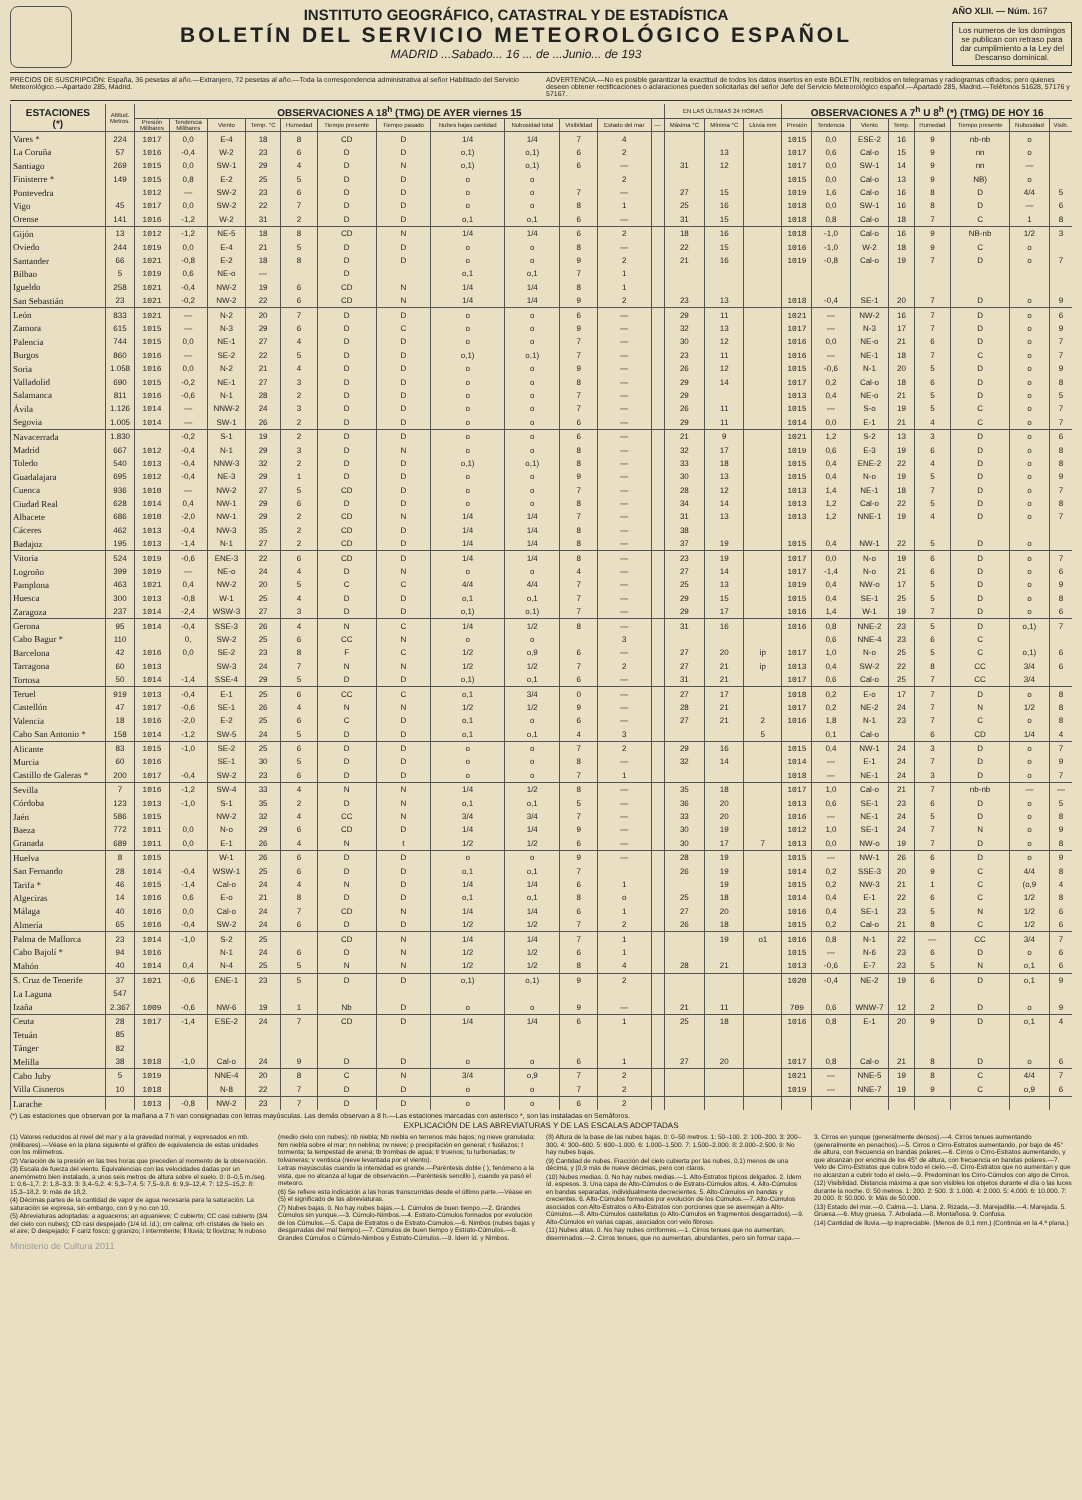INSTITUTO GEOGRÁFICO, CATASTRAL Y DE ESTADÍSTICA
BOLETÍN DEL SERVICIO METEOROLÓGICO ESPAÑOL
MADRID ...Sabado... 16 ... de ...Junio... de 193
AÑO XLII. — Núm. 167
Los numeros de los domingos se publican con retraso para dar cumplimiento a la Ley del Descanso dominical.
PRECIOS DE SUSCRIPCIÓN: España, 36 pesetas al año.—Extranjero, 72 pesetas al año.—Toda la correspondencia administrativa al señor Habilitado del Servicio Meteorológico.—Apartado 285, Madrid.
ADVERTENCIA.—No es posible garantizar la exactitud de todos los datos insertos en este BOLETÍN, recibidos en telegramas y radiogramas cifrados; pero quienes deseen obtener rectificaciones o aclaraciones pueden solicitarlas del señor Jefe del Servicio Meteorológico español.—Apartado 285, Madrid.—Teléfonos 51628, 57176 y 57167.
| ESTACIONES (*) | Altitud. Metros. | OBSERVACIONES A 18<sup>h</sup> (TMG) DE AYER viernes 15 | | | | | | | | | | | | EN LAS ÚLTIMAS 24 HORAS | | | OBSERVACIONES A 7<sup>h</sup> U 8<sup>h</sup> (*) (TMG) DE HOY 16 | | | | | | | |
| --- | --- | --- | --- | --- | --- | --- | --- | --- | --- | --- | --- | --- | --- | --- | --- | --- | --- | --- | --- | --- | --- | --- | --- | --- |
| | | Presión Milibares | Tendencia Milibares | Viento | Temp. °C | Humedad | Tiempo presente | Tiempo pasado | Nubes bajas cantidad | Nubosidad total | Visibilidad | Estado del mar | — | Máxima °C | Mínima °C | Lluvia mm | Presión | Tendencia | Viento | Temp. | Humedad | Tiempo presente | Nubosidad | Visib. |
| Vares * | 224 | 1017 | 0,0 | E-4 | 18 | 8 | CD | D | 1/4 | 1/4 | 7 | 4 | | | | | 1015 | 0,0 | ESE-2 | 16 | 9 | nb-nb | o | |
| La Coruña | 57 | 1016 | -0,4 | W-2 | 23 | 6 | D | D | o,1) | o,1) | 6 | 2 | | | 13 | | 1017 | 0,6 | Cal-o | 15 | 9 | nn | o | |
| Santiago | 269 | 1015 | 0,0 | SW-1 | 29 | 4 | D | N | o,1) | o,1) | 6 | — | | 31 | 12 | | 1017 | 0,0 | SW-1 | 14 | 9 | nn | — | |
| Finisterre * | 149 | 1015 | 0,8 | E-2 | 25 | 5 | D | D | o | o | | 2 | | | | | 1015 | 0,0 | Cal-o | 13 | 9 | NB) | o | |
| Pontevedra | | 1012 | — | SW-2 | 23 | 6 | D | D | o | o | 7 | — | | 27 | 15 | | 1019 | 1,6 | Cal-o | 16 | 8 | D | 4/4 | 5 |
| Vigo | 45 | 1017 | 0,0 | SW-2 | 22 | 7 | D | D | o | o | 8 | 1 | | 25 | 16 | | 1018 | 0,0 | SW-1 | 16 | 8 | D | — | 6 |
| Orense | 141 | 1016 | -1,2 | W-2 | 31 | 2 | D | D | o,1 | o,1 | 6 | — | | 31 | 15 | | 1018 | 0,8 | Cal-o | 18 | 7 | C | 1 | 8 |
| Gijón | 13 | 1012 | -1,2 | NE-5 | 18 | 8 | CD | N | 1/4 | 1/4 | 6 | 2 | | 18 | 16 | | 1018 | -1,0 | Cal-o | 16 | 9 | NB-nb | 1/2 | 3 |
| Oviedo | 244 | 1019 | 0,0 | E-4 | 21 | 5 | D | D | o | o | 8 | — | | 22 | 15 | | 1016 | -1,0 | W-2 | 18 | 9 | C | o | |
| Santander | 66 | 1021 | -0,8 | E-2 | 18 | 8 | D | D | o | o | 9 | 2 | | 21 | 16 | | 1019 | -0,8 | Cal-o | 19 | 7 | D | o | 7 |
| Bilbao | 5 | 1019 | 0,6 | NE-o | — | | D | | o,1 | o,1 | 7 | 1 | | | | | | | | | | | | |
| Igueldo | 258 | 1021 | -0,4 | NW-2 | 19 | 6 | CD | N | 1/4 | 1/4 | 8 | 1 | | | | | | | | | | | | |
| San Sebastián | 23 | 1021 | -0,2 | NW-2 | 22 | 6 | CD | N | 1/4 | 1/4 | 9 | 2 | | 23 | 13 | | 1018 | -0,4 | SE-1 | 20 | 7 | D | o | 9 |
| León | 833 | 1021 | — | N-2 | 20 | 7 | D | D | o | o | 6 | — | | 29 | 11 | | 1021 | — | NW-2 | 16 | 7 | D | o | 6 |
| Zamora | 615 | 1015 | — | N-3 | 29 | 6 | D | C | o | o | 9 | — | | 32 | 13 | | 1017 | — | N-3 | 17 | 7 | D | o | 9 |
| Palencia | 744 | 1015 | 0,0 | NE-1 | 27 | 4 | D | D | o | o | 7 | — | | 30 | 12 | | 1016 | 0,0 | NE-o | 21 | 6 | D | o | 7 |
| Burgos | 860 | 1016 | — | SE-2 | 22 | 5 | D | D | o,1) | o,1) | 7 | — | | 23 | 11 | | 1016 | — | NE-1 | 18 | 7 | C | o | 7 |
| Soria | 1.058 | 1016 | 0,0 | N-2 | 21 | 4 | D | D | o | o | 9 | — | | 26 | 12 | | 1015 | -0,6 | N-1 | 20 | 5 | D | o | 9 |
| Valladolid | 690 | 1015 | -0,2 | NE-1 | 27 | 3 | D | D | o | o | 8 | — | | 29 | 14 | | 1017 | 0,2 | Cal-o | 18 | 6 | D | o | 8 |
| Salamanca | 811 | 1016 | -0,6 | N-1 | 28 | 2 | D | D | o | o | 7 | — | | 29 | | | 1013 | 0,4 | NE-o | 21 | 5 | D | o | 5 |
| Ávila | 1.126 | 1014 | — | NNW-2 | 24 | 3 | D | D | o | o | 7 | — | | 26 | 11 | | 1015 | — | S-o | 19 | 5 | C | o | 7 |
| Segovia | 1.005 | 1014 | — | SW-1 | 26 | 2 | D | D | o | o | 6 | — | | 29 | 11 | | 1014 | 0,0 | E-1 | 21 | 4 | C | o | 7 |
| Navacerrada | 1.830 | | -0,2 | S-1 | 19 | 2 | D | D | o | o | 6 | — | | 21 | 9 | | 1021 | 1,2 | S-2 | 13 | 3 | D | o | 6 |
| Madrid | 667 | 1012 | -0,4 | N-1 | 29 | 3 | D | N | o | o | 8 | — | | 32 | 17 | | 1019 | 0,6 | E-3 | 19 | 6 | D | o | 8 |
| Toledo | 540 | 1013 | -0,4 | NNW-3 | 32 | 2 | D | D | o,1) | o,1) | 8 | — | | 33 | 18 | | 1015 | 0,4 | ENE-2 | 22 | 4 | D | o | 8 |
| Guadalajara | 695 | 1012 | -0,4 | NE-3 | 29 | 1 | D | D | o | o | 9 | — | | 30 | 13 | | 1015 | 0,4 | N-o | 19 | 5 | D | o | 9 |
| Cuenca | 936 | 1010 | — | NW-2 | 27 | 5 | CD | D | o | o | 7 | — | | 28 | 12 | | 1013 | 1,4 | NE-1 | 18 | 7 | D | o | 7 |
| Ciudad Real | 628 | 1014 | 0,4 | NW-1 | 29 | 6 | D | D | o | o | 8 | — | | 34 | 14 | | 1013 | 1,2 | Cal-o | 22 | 5 | D | o | 8 |
| Albacete | 686 | 1010 | -2,0 | NW-1 | 29 | 2 | CD | N | 1/4 | 1/4 | 7 | — | | 31 | 13 | | 1013 | 1,2 | NNE-1 | 19 | 4 | D | o | 7 |
| Cáceres | 462 | 1013 | -0,4 | NW-3 | 35 | 2 | CD | D | 1/4 | 1/4 | 8 | — | | 38 | | | | | | | | | | |
| Badajoz | 195 | 1013 | -1,4 | N-1 | 27 | 2 | CD | D | 1/4 | 1/4 | 8 | — | | 37 | 19 | | 1015 | 0,4 | NW-1 | 22 | 5 | D | o | |
| Vitoria | 524 | 1019 | -0,6 | ENE-3 | 22 | 6 | CD | D | 1/4 | 1/4 | 8 | — | | 23 | 19 | | 1017 | 0,0 | N-o | 19 | 6 | D | o | 7 |
| Logroño | 399 | 1019 | — | NE-o | 24 | 4 | D | N | o | o | 4 | — | | 27 | 14 | | 1017 | -1,4 | N-o | 21 | 6 | D | o | 6 |
| Pamplona | 463 | 1021 | 0,4 | NW-2 | 20 | 5 | C | C | 4/4 | 4/4 | 7 | — | | 25 | 13 | | 1019 | 0,4 | NW-o | 17 | 5 | D | o | 9 |
| Huesca | 300 | 1013 | -0,8 | W-1 | 25 | 4 | D | D | o,1 | o,1 | 7 | — | | 29 | 15 | | 1015 | 0,4 | SE-1 | 25 | 5 | D | o | 8 |
| Zaragoza | 237 | 1014 | -2,4 | WSW-3 | 27 | 3 | D | D | o,1) | o,1) | 7 | — | | 29 | 17 | | 1016 | 1,4 | W-1 | 19 | 7 | D | o | 6 |
| Gerona | 95 | 1014 | -0,4 | SSE-3 | 26 | 4 | N | C | 1/4 | 1/2 | 8 | — | | 31 | 16 | | 1016 | 0,8 | NNE-2 | 23 | 5 | D | o,1) | 7 |
| Cabo Bagur * | 110 | | 0, | SW-2 | 25 | 6 | CC | N | o | o | | 3 | | | | | | 0,6 | NNE-4 | 23 | 6 | C | | |
| Barcelona | 42 | 1016 | 0,0 | SE-2 | 23 | 8 | F | C | 1/2 | o,9 | 6 | — | | 27 | 20 | ip | 1017 | 1,0 | N-o | 25 | 5 | C | o,1) | 6 |
| Tarragona | 60 | 1013 | | SW-3 | 24 | 7 | N | N | 1/2 | 1/2 | 7 | 2 | | 27 | 21 | ip | 1013 | 0,4 | SW-2 | 22 | 8 | CC | 3/4 | 6 |
| Tortosa | 50 | 1014 | -1,4 | SSE-4 | 29 | 5 | D | D | o,1) | o,1 | 6 | — | | 31 | 21 | | 1017 | 0,6 | Cal-o | 25 | 7 | CC | 3/4 | |
| Teruel | 919 | 1013 | -0,4 | E-1 | 25 | 6 | CC | C | o,1 | 3/4 | 0 | — | | 27 | 17 | | 1018 | 0,2 | E-o | 17 | 7 | D | o | 8 |
| Castellón | 47 | 1017 | -0,6 | SE-1 | 26 | 4 | N | N | 1/2 | 1/2 | 9 | — | | 28 | 21 | | 1017 | 0,2 | NE-2 | 24 | 7 | N | 1/2 | 8 |
| Valencia | 18 | 1016 | -2,0 | E-2 | 25 | 6 | C | D | o,1 | o | 6 | — | | 27 | 21 | 2 | 1016 | 1,8 | N-1 | 23 | 7 | C | o | 8 |
| Cabo San Antonio * | 158 | 1014 | -1,2 | SW-5 | 24 | 5 | D | D | o,1 | o,1 | 4 | 3 | | | | 5 | | 0,1 | Cal-o | | 6 | CD | 1/4 | 4 |
| Alicante | 83 | 1015 | -1,0 | SE-2 | 25 | 6 | D | D | o | o | 7 | 2 | | 29 | 16 | | 1015 | 0,4 | NW-1 | 24 | 3 | D | o | 7 |
| Murcia | 60 | 1016 | | SE-1 | 30 | 5 | D | D | o | o | 8 | — | | 32 | 14 | | 1014 | — | E-1 | 24 | 7 | D | o | 9 |
| Castillo de Galeras * | 200 | 1017 | -0,4 | SW-2 | 23 | 6 | D | D | o | o | 7 | 1 | | | | | 1018 | — | NE-1 | 24 | 3 | D | o | 7 |
| Sevilla | 7 | 1016 | -1,2 | SW-4 | 33 | 4 | N | N | 1/4 | 1/2 | 8 | — | | 35 | 18 | | 1017 | 1,0 | Cal-o | 21 | 7 | nb-nb | — | — |
| Córdoba | 123 | 1013 | -1,0 | S-1 | 35 | 2 | D | N | o,1 | o,1 | 5 | — | | 36 | 20 | | 1013 | 0,6 | SE-1 | 23 | 6 | D | o | 5 |
| Jaén | 586 | 1015 | | NW-2 | 32 | 4 | CC | N | 3/4 | 3/4 | 7 | — | | 33 | 20 | | 1016 | — | NE-1 | 24 | 5 | D | o | 8 |
| Baeza | 772 | 1011 | 0,0 | N-o | 29 | 6 | CD | D | 1/4 | 1/4 | 9 | — | | 30 | 19 | | 1012 | 1,0 | SE-1 | 24 | 7 | N | o | 9 |
| Granada | 689 | 1011 | 0,0 | E-1 | 26 | 4 | N | t | 1/2 | 1/2 | 6 | — | | 30 | 17 | 7 | 1013 | 0,0 | NW-o | 19 | 7 | D | o | 8 |
| Huelva | 8 | 1015 | | W-1 | 26 | 6 | D | D | o | o | 9 | — | | 28 | 19 | | 1015 | — | NW-1 | 26 | 6 | D | o | 9 |
| San Fernando | 28 | 1014 | -0,4 | WSW-1 | 25 | 6 | D | D | o,1 | o,1 | 7 | | | 26 | 19 | | 1014 | 0,2 | SSE-3 | 20 | 9 | C | 4/4 | 8 |
| Tarifa * | 46 | 1015 | -1,4 | Cal-o | 24 | 4 | N | D | 1/4 | 1/4 | 6 | 1 | | | 19 | | 1015 | 0,2 | NW-3 | 21 | 1 | C | (o,9 | 4 |
| Algeciras | 14 | 1016 | 0,6 | E-o | 21 | 8 | D | D | o,1 | o,1 | 8 | o | | 25 | 18 | | 1014 | 0,4 | E-1 | 22 | 6 | C | 1/2 | 8 |
| Málaga | 40 | 1016 | 0,0 | Cal-o | 24 | 7 | CD | N | 1/4 | 1/4 | 6 | 1 | | 27 | 20 | | 1016 | 0,4 | SE-1 | 23 | 5 | N | 1/2 | 6 |
| Almería | 65 | 1016 | -0,4 | SW-2 | 24 | 6 | D | D | 1/2 | 1/2 | 7 | 2 | | 26 | 18 | | 1015 | 0,2 | Cal-o | 21 | 8 | C | 1/2 | 6 |
| Palma de Mallorca | 23 | 1014 | -1,0 | S-2 | 25 | | CD | N | 1/4 | 1/4 | 7 | 1 | | | 19 | o1 | 1016 | 0,8 | N-1 | 22 | — | CC | 3/4 | 7 |
| Cabo Bajolí * | 94 | 1016 | | N-1 | 24 | 6 | D | N | 1/2 | 1/2 | 6 | 1 | | | | | 1015 | — | N-6 | 23 | 6 | D | o | 6 |
| Mahón | 40 | 1014 | 0,4 | N-4 | 25 | 5 | N | N | 1/2 | 1/2 | 8 | 4 | | 28 | 21 | | 1013 | -0,6 | E-7 | 23 | 5 | N | o,1 | 6 |
| S. Cruz de Tenerife | 37 | 1021 | -0,6 | ENE-1 | 23 | 5 | D | D | o,1) | o,1) | 9 | 2 | | | | | 1020 | -0,4 | NE-2 | 19 | 6 | D | o,1 | 9 |
| La Laguna | 547 | | | | | | | | | | | | | | | | | | | | | | | |
| Izaña | 2.367 | 1009 | -0,6 | NW-6 | 19 | 1 | Nb | D | o | o | 9 | — | | 21 | 11 | | 709 | 0,6 | WNW-7 | 12 | 2 | D | o | 9 |
| Ceuta | 28 | 1017 | -1,4 | ESE-2 | 24 | 7 | CD | D | 1/4 | 1/4 | 6 | 1 | | 25 | 18 | | 1016 | 0,8 | E-1 | 20 | 9 | D | o,1 | 4 |
| Tetuán | 85 | | | | | | | | | | | | | | | | | | | | | | | |
| Tánger | 82 | | | | | | | | | | | | | | | | | | | | | | | |
| Melilla | 38 | 1018 | -1,0 | Cal-o | 24 | 9 | D | D | o | o | 6 | 1 | | 27 | 20 | | 1017 | 0,8 | Cal-o | 21 | 8 | D | o | 6 |
| Cabo Juby | 5 | 1019 | | NNE-4 | 20 | 8 | C | N | 3/4 | o,9 | 7 | 2 | | | | | 1021 | — | NNE-5 | 19 | 8 | C | 4/4 | 7 |
| Villa Cisneros | 10 | 1018 | | N-8 | 22 | 7 | D | D | o | o | 7 | 2 | | | | | 1019 | — | NNE-7 | 19 | 9 | C | o,9 | 6 |
| Larache | | 1013 | -0,8 | NW-2 | 23 | 7 | D | D | o | o | 6 | 2 | | | | | | | | | | | | |
(*) Las estaciones que observan por la mañana a 7 h van consignadas con letras mayúsculas. Las demás observan a 8 h.—Las estaciones marcadas con asterisco *, son las instaladas en Semáforos.
EXPLICACIÓN DE LAS ABREVIATURAS Y DE LAS ESCALAS ADOPTADAS
(1) Valores reducidos al nivel del mar y a la gravedad normal, y expresados en mb. (milibares).—Véase en la plana siguiente el gráfico de equivalencia de estas unidades con los milímetros.
(2) Variación de la presión en las tres horas que preceden al momento de la observación.
(3) Escala de fuerza del viento. Equivalencias con las velocidades dadas por un anemómetro bien instalado, a unos seis metros de altura sobre el suelo. 0: 0–0,5 m./seg. 1: 0,6–1,7. 2: 1,8–3,3. 3: 3,4–5,2. 4: 5,3–7,4. 5: 7,5–9,8. 6: 9,9–12,4. 7: 12,5–15,2. 8: 15,3–18,2. 9: más de 18,2.
(4) Décimas partes de la cantidad de vapor de agua necesaria para la saturación. La saturación se expresa, sin embargo, con 9 y no con 10.
(5) Abreviaturas adoptadas: a aguaceros; an aguanieve; C cubierto; CC casi cubierto (3/4 del cielo con nubes); CD casi despejado (1/4 íd. íd.); cm calima; crh cristales de hielo en el aire; D despejado; F cariz fosco; g granizo; I intermitente; ll lluvia; lz llovizna; N nuboso (medio cielo con nubes); nb niebla; Nb niebla en terrenos más bajos; ng nieve granulada; Nm niebla sobre el mar; nn neblina; nv nieve; p precipitación en general; r fusilazos; t tormenta; ta tempestad de arena; tb trombas de agua; tr truenos; tu turbonadas; tv tolvaneras; v ventisca (nieve levantada por el viento).
Letras mayúsculas cuando la intensidad es grande.—Paréntesis doble ( ), fenómeno a la vista, que no alcanza al lugar de observación.—Paréntesis sencillo ), cuando ya pasó el meteoro.
(6) Se refiere esta indicación a las horas transcurridas desde el último parte.—Véase en (5) el significado de las abreviaturas.
(7) Nubes bajas. 0. No hay nubes bajas.—1. Cúmulos de buen tiempo.—2. Grandes Cúmulos sin yunque.—3. Cúmulo-Nimbos.—4. Estrato-Cúmulos formados por evolución de los Cúmulos.—5. Capa de Estratos o de Estrato-Cúmulos.—6. Nimbos (nubes bajas y desgarradas del mal tiempo).—7. Cúmulos de buen tiempo y Estrato-Cúmulos.—8. Grandes Cúmulos o Cúmulo-Nimbos y Estrato-Cúmulos.—9. Idem íd. y Nimbos.
(8) Altura de la base de las nubes bajas. 0: 0–50 metros. 1: 50–100. 2: 100–200. 3: 200–300. 4: 300–600. 5: 600–1.000. 6: 1.000–1.500. 7: 1.500–2.000. 8: 2.000–2.500. 9: No hay nubes bajas.
(9) Cantidad de nubes. Fracción del cielo cubierta por las nubes, 0,1) menos de una décima, y (0,9 más de nueve décimas, pero con claros.
(10) Nubes medias. 0. No hay nubes medias.—1. Alto-Estratos típicos delgados. 2. Idem íd. espesos. 3. Una capa de Alto-Cúmulos o de Estrato-Cúmulos altos. 4. Alto-Cúmulos en bandas separadas, individualmente decrecientes. 5. Alto-Cúmulos en bandas y crecientes. 6. Alto-Cúmulos formados por evolución de los Cúmulos.—7. Alto-Cúmulos asociados con Alto-Estratos o Alto-Estratos con porciones que se asemejan a Alto-Cúmulos.—8. Alto-Cúmulos castellatus (o Alto-Cúmulos en fragmentos desgarrados).—9. Alto-Cúmulos en varias capas, asociados con velo fibroso.
(11) Nubes altas. 0. No hay nubes cirriformes.—1. Cirros tenues que no aumentan, diseminados.—2. Cirros tenues, que no aumentan, abundantes, pero sin formar capa.—3. Cirros en yunque (generalmente densos).—4. Cirros tenues aumentando (generalmente en penachos).—5. Cirros o Cirro-Estratos aumentando, por bajo de 45° de altura, con frecuencia en bandas polares.—6. Cirros o Cirro-Estratos aumentando, y que alcanzan por encima de los 45° de altura, con frecuencia en bandas polares.—7. Velo de Cirro-Estratos que cubre todo el cielo.—8. Cirro-Estratos que no aumentan y que no alcanzan a cubrir todo el cielo.—9. Predominan los Cirro-Cúmulos con algo de Cirros.
(12) Visibilidad. Distancia máxima a que son visibles los objetos durante el día o las luces durante la noche. 0: 50 metros. 1: 200. 2: 500. 3: 1.000. 4: 2.000. 5: 4.000. 6: 10.000. 7: 20.000. 8: 50.000. 9: Más de 50.000.
(13) Estado del mar.—0. Calma.—1. Llana. 2. Rizada.—3. Marejadilla.—4. Marejada. 5. Gruesa.—6. Muy gruesa. 7. Arbolada.—8. Montañosa. 9. Confusa.
(14) Cantidad de lluvia.—Ip inapreciable. (Menos de 0,1 mm.) (Continúa en la 4.ª plana.)
Ministerio de Cultura 2011